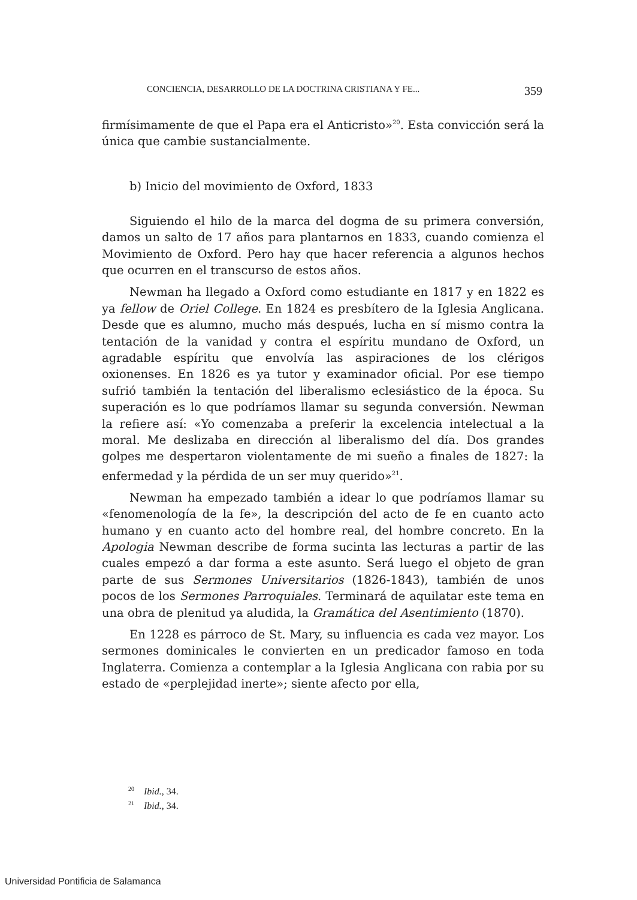CONCIENCIA, DESARROLLO DE LA DOCTRINA CRISTIANA Y FE... 359
firmísimamente de que el Papa era el Anticristo»<sup>20</sup>. Esta convicción será la única que cambie sustancialmente.
b) Inicio del movimiento de Oxford, 1833
Siguiendo el hilo de la marca del dogma de su primera conversión, damos un salto de 17 años para plantarnos en 1833, cuando comienza el Movimiento de Oxford. Pero hay que hacer referencia a algunos hechos que ocurren en el transcurso de estos años.
Newman ha llegado a Oxford como estudiante en 1817 y en 1822 es ya fellow de Oriel College. En 1824 es presbítero de la Iglesia Anglicana. Desde que es alumno, mucho más después, lucha en sí mismo contra la tentación de la vanidad y contra el espíritu mundano de Oxford, un agradable espíritu que envolvía las aspiraciones de los clérigos oxionenses. En 1826 es ya tutor y examinador oficial. Por ese tiempo sufrió también la tentación del liberalismo eclesiástico de la época. Su superación es lo que podríamos llamar su segunda conversión. Newman la refiere así: «Yo comenzaba a preferir la excelencia intelectual a la moral. Me deslizaba en dirección al liberalismo del día. Dos grandes golpes me despertaron violentamente de mi sueño a finales de 1827: la enfermedad y la pérdida de un ser muy querido»<sup>21</sup>.
Newman ha empezado también a idear lo que podríamos llamar su «fenomenología de la fe», la descripción del acto de fe en cuanto acto humano y en cuanto acto del hombre real, del hombre concreto. En la Apologia Newman describe de forma sucinta las lecturas a partir de las cuales empezó a dar forma a este asunto. Será luego el objeto de gran parte de sus Sermones Universitarios (1826-1843), también de unos pocos de los Sermones Parroquiales. Terminará de aquilatar este tema en una obra de plenitud ya aludida, la Gramática del Asentimiento (1870).
En 1228 es párroco de St. Mary, su influencia es cada vez mayor. Los sermones dominicales le convierten en un predicador famoso en toda Inglaterra. Comienza a contemplar a la Iglesia Anglicana con rabia por su estado de «perplejidad inerte»; siente afecto por ella,
<sup>20</sup> Ibid., 34.
<sup>21</sup> Ibid., 34.
Universidad Pontificia de Salamanca